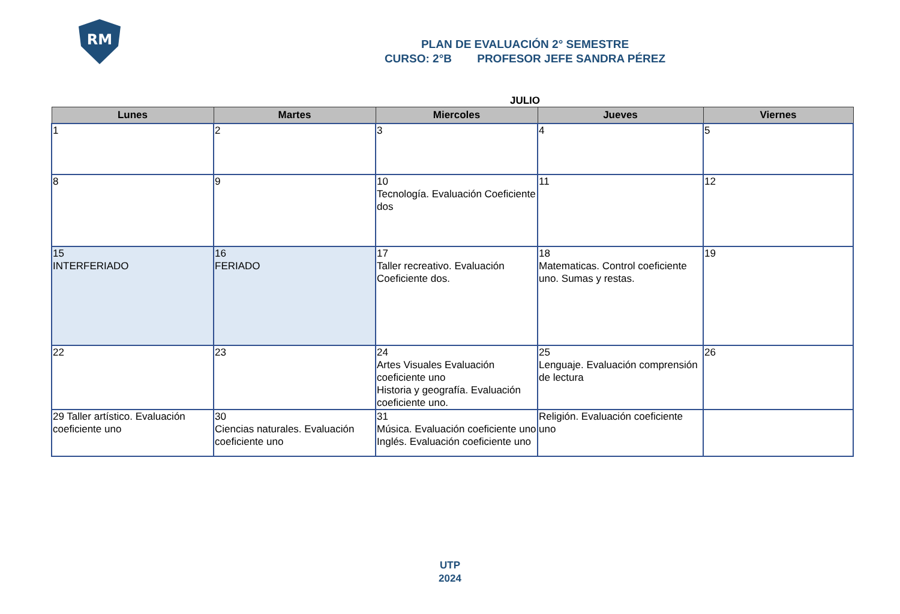RM
PLAN DE EVALUACIÓN 2° SEMESTRE
CURSO: 2°B PROFESOR JEFE SANDRA PÉREZ
JULIO
| Lunes | Martes | Miercoles | Jueves | Viernes |
| --- | --- | --- | --- | --- |
| 1 | 2 | 3 | 4 | 5 |
| 8 | 9 | 10 Tecnología. Evaluación Coeficiente dos | 11 | 12 |
| 15 INTERFERIADO | 16 FERIADO | 17 Taller recreativo. Evaluación Coeficiente dos. | 18 Matematicas. Control coeficiente uno. Sumas y restas. | 19 |
| 22 | 23 | 24 Artes Visuales Evaluación coeficiente uno Historia y geografía. Evaluación coeficiente uno. | 25 Lenguaje. Evaluación comprensión de lectura | 26 |
| 29 Taller artístico. Evaluación coeficiente uno | 30 Ciencias naturales. Evaluación coeficiente uno | 31 Música. Evaluación coeficiente uno Inglés. Evaluación coeficiente uno | Religión. Evaluación coeficiente uno | |
UTP
2024